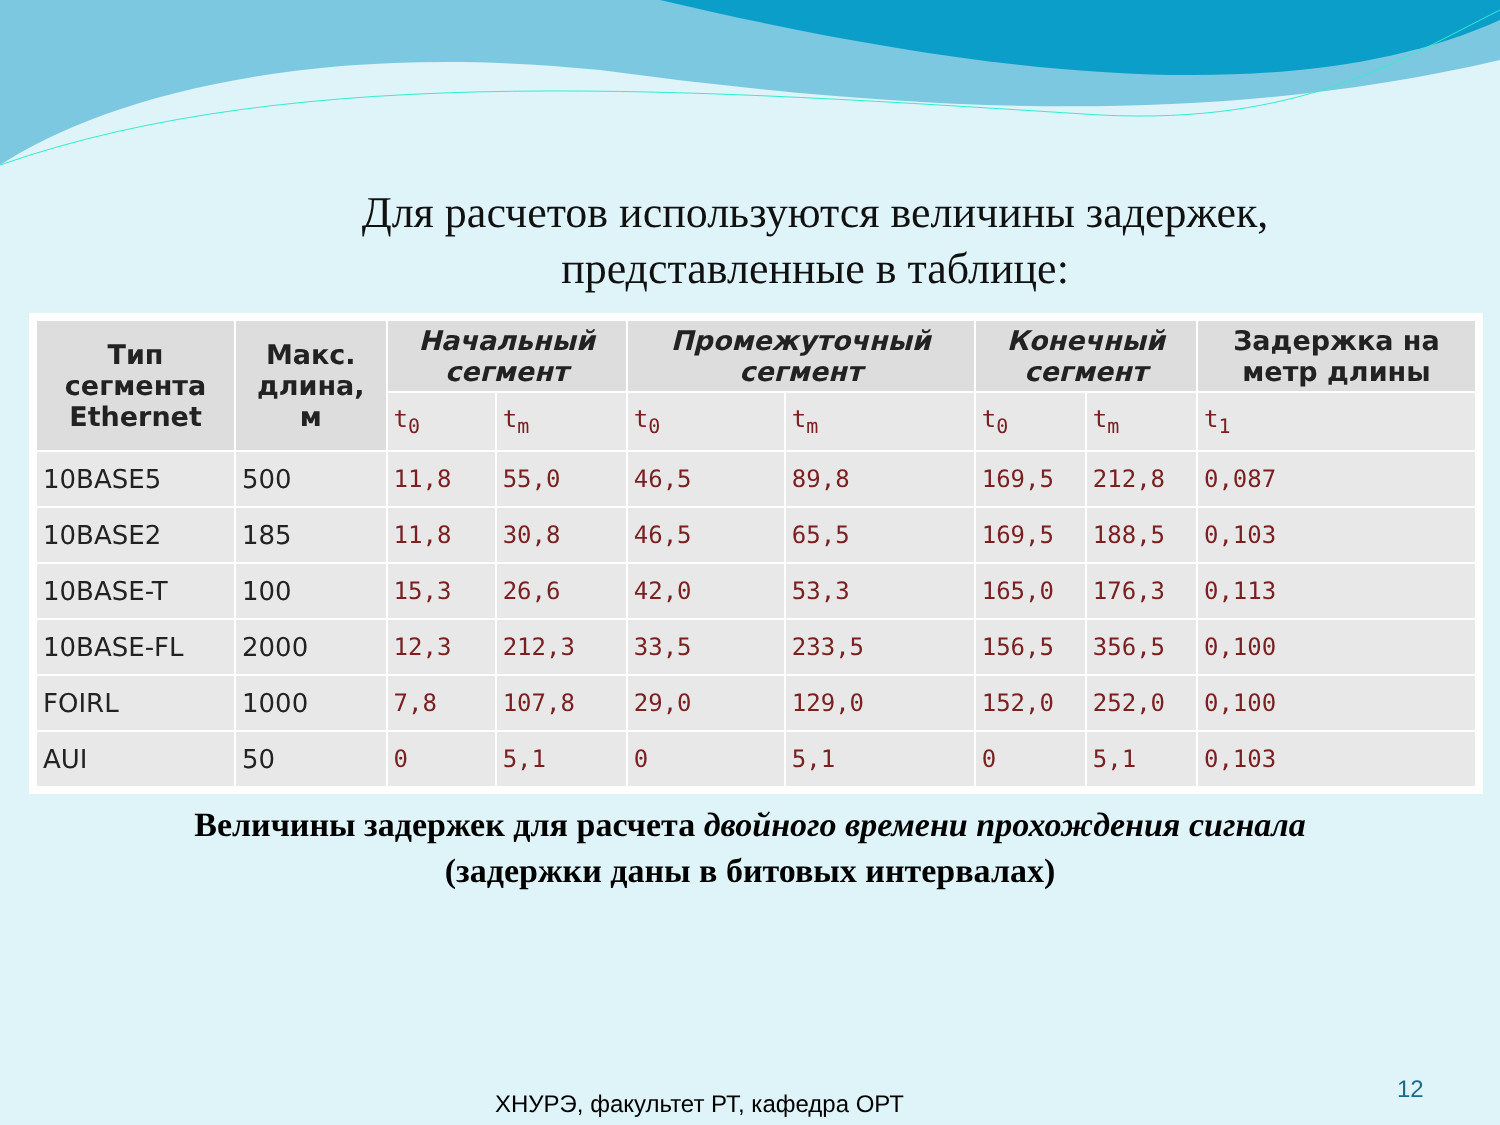Для расчетов используются величины задержек,
представленные в таблице:
| Тип сегмента Ethernet | Макс. длина, м | Начальный сегмент | | Промежуточный сегмент | | Конечный сегмент | | Задержка на метр длины |
| --- | --- | --- | --- | --- | --- | --- | --- | --- |
| | | t<sub>0</sub> | t<sub>m</sub> | t<sub>0</sub> | t<sub>m</sub> | t<sub>0</sub> | t<sub>m</sub> | t<sub>1</sub> |
| 10BASE5 | 500 | 11,8 | 55,0 | 46,5 | 89,8 | 169,5 | 212,8 | 0,087 |
| 10BASE2 | 185 | 11,8 | 30,8 | 46,5 | 65,5 | 169,5 | 188,5 | 0,103 |
| 10BASE-T | 100 | 15,3 | 26,6 | 42,0 | 53,3 | 165,0 | 176,3 | 0,113 |
| 10BASE-FL | 2000 | 12,3 | 212,3 | 33,5 | 233,5 | 156,5 | 356,5 | 0,100 |
| FOIRL | 1000 | 7,8 | 107,8 | 29,0 | 129,0 | 152,0 | 252,0 | 0,100 |
| AUI | 50 | 0 | 5,1 | 0 | 5,1 | 0 | 5,1 | 0,103 |
Величины задержек для расчета двойного времени прохождения сигнала
(задержки даны в битовых интервалах)
ХНУРЭ, факультет РТ, кафедра ОРТ
12